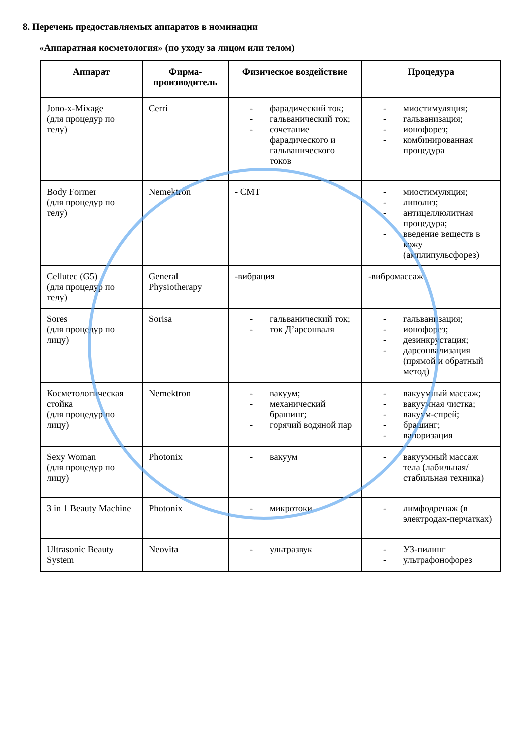8. Перечень предоставляемых аппаратов в номинации
«Аппаратная косметология» (по уходу за лицом или телом)
| Аппарат | Фирма-производитель | Физическое воздействие | Процедура |
| --- | --- | --- | --- |
| Jono-x-Mixage (для процедур по телу) | Cerri | - фарадический ток; - гальванический ток; - сочетание фарадического и гальванического токов | - миостимуляция; - гальванизация; - ионофорез; - комбинированная процедура |
| Body Former (для процедур по телу) | Nemektron | - СМТ | - миостимуляция; - липолиз; - антицеллюлитная процедура; - введение веществ в кожу (амплипульсфорез) |
| Cellutec (G5) (для процедур по телу) | General Physiotherapy | -вибрация | -вибромассаж |
| Sores (для процедур по лицу) | Sorisa | - гальванический ток; - ток Д’арсонваля | - гальванизация; - ионофорез; - дезинкрустация; - дарсонвализация (прямой и обратный метод) |
| Косметологическая стойка (для процедур по лицу) | Nemektron | - вакуум; - механический брашинг; - горячий водяной пар | - вакуумный массаж; - вакуумная чистка; - вакуум-спрей; - брашинг; - вапоризация |
| Sexy Woman (для процедур по лицу) | Photonix | - вакуум | - вакуумный массаж тела (лабильная/стабильная техника) |
| 3 in 1 Beauty Machine | Photonix | - микротоки | - лимфодренаж (в электродах-перчатках) |
| Ultrasonic Beauty System | Neovita | - ультразвук | - УЗ-пилинг - ультрафонофорез |